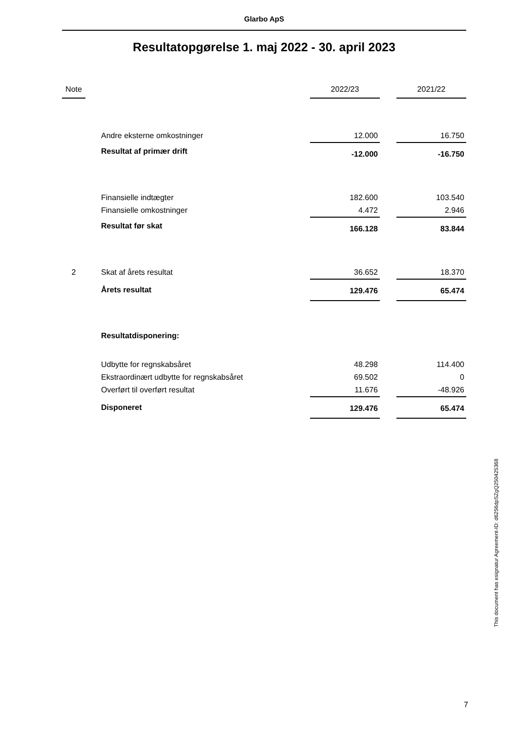Glarbo ApS
Resultatopgørelse 1. maj 2022 - 30. april 2023
| Note | | | 2022/23 | | 2021/22 |
| | | Andre eksterne omkostninger | 12.000 | | 16.750 |
| | | Resultat af primær drift | -12.000 | | -16.750 |
| | | Finansielle indtægter | 182.600 | | 103.540 |
| | | Finansielle omkostninger | 4.472 | | 2.946 |
| | | Resultat før skat | 166.128 | | 83.844 |
| 2 | | Skat af årets resultat | 36.652 | | 18.370 |
| | | Årets resultat | 129.476 | | 65.474 |
| | | Resultatdisponering: | | | |
| | | Udbytte for regnskabsåret | 48.298 | | 114.400 |
| | | Ekstraordinært udbytte for regnskabsåret | 69.502 | | 0 |
| | | Overført til overført resultat | 11.676 | | -48.926 |
| | | Disponeret | 129.476 | | 65.474 |
This document has esignatur Agreement-ID: d6256dpSZgQ250425368
7